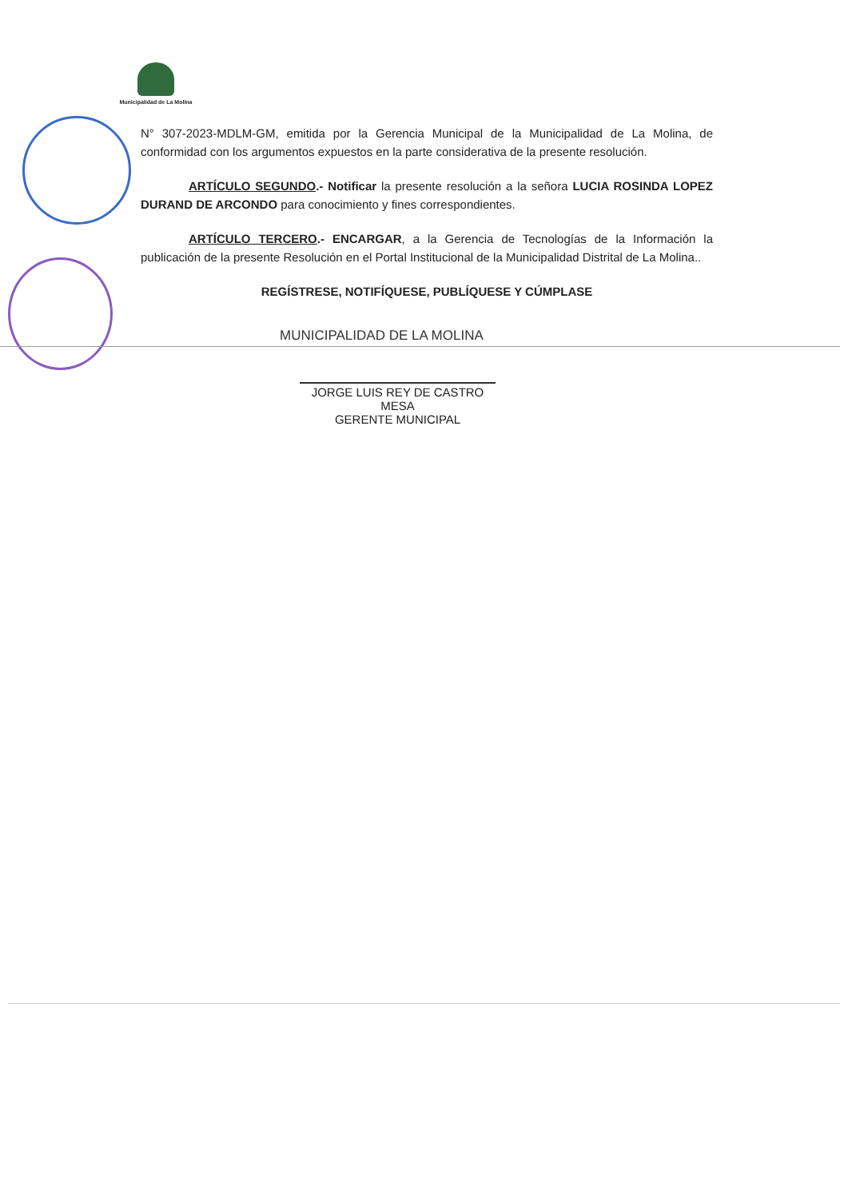Municipalidad de La Molina
N° 307-2023-MDLM-GM, emitida por la Gerencia Municipal de la Municipalidad de La Molina, de conformidad con los argumentos expuestos en la parte considerativa de la presente resolución.
ARTÍCULO SEGUNDO.- Notificar la presente resolución a la señora LUCIA ROSINDA LOPEZ DURAND DE ARCONDO para conocimiento y fines correspondientes.
ARTÍCULO TERCERO.- ENCARGAR, a la Gerencia de Tecnologías de la Información la publicación de la presente Resolución en el Portal Institucional de la Municipalidad Distrital de La Molina..
REGÍSTRESE, NOTIFÍQUESE, PUBLÍQUESE Y CÚMPLASE
MUNICIPALIDAD DE LA MOLINA
JORGE LUIS REY DE CASTRO MESA
GERENTE MUNICIPAL